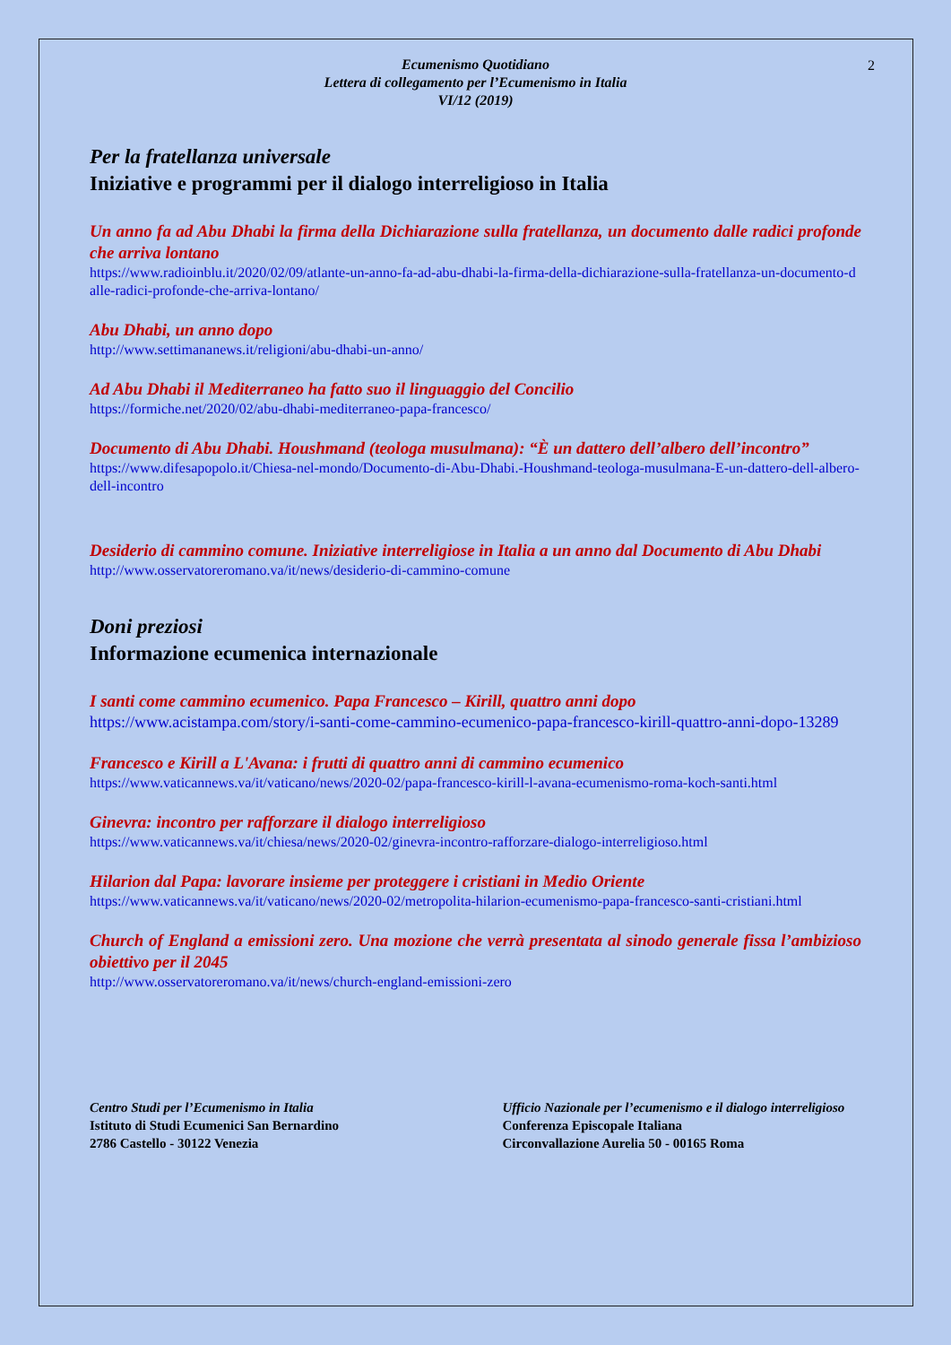2
Ecumenismo Quotidiano
Lettera di collegamento per l’Ecumenismo in Italia
VI/12 (2019)
Per la fratellanza universale
Iniziative e programmi per il dialogo interreligioso in Italia
Un anno fa ad Abu Dhabi la firma della Dichiarazione sulla fratellanza, un documento dalle radici profonde che arriva lontano
https://www.radioinblu.it/2020/02/09/atlante-un-anno-fa-ad-abu-dhabi-la-firma-della-dichiarazione-sulla-fratellanza-un-documento-dalle-radici-profonde-che-arriva-lontano/
Abu Dhabi, un anno dopo
http://www.settimananews.it/religioni/abu-dhabi-un-anno/
Ad Abu Dhabi il Mediterraneo ha fatto suo il linguaggio del Concilio
https://formiche.net/2020/02/abu-dhabi-mediterraneo-papa-francesco/
Documento di Abu Dhabi. Houshmand (teologa musulmana): “È un dattero dell’albero dell’incontro”
https://www.difesapopolo.it/Chiesa-nel-mondo/Documento-di-Abu-Dhabi.-Houshmand-teologa-musulmana-E-un-dattero-dell-albero-dell-incontro
Desiderio di cammino comune. Iniziative interreligiose in Italia a un anno dal Documento di Abu Dhabi
http://www.osservatoreromano.va/it/news/desiderio-di-cammino-comune
Doni preziosi
Informazione ecumenica internazionale
I santi come cammino ecumenico. Papa Francesco – Kirill, quattro anni dopo
https://www.acistampa.com/story/i-santi-come-cammino-ecumenico-papa-francesco-kirill-quattro-anni-dopo-13289
Francesco e Kirill a L'Avana: i frutti di quattro anni di cammino ecumenico
https://www.vaticannews.va/it/vaticano/news/2020-02/papa-francesco-kirill-l-avana-ecumenismo-roma-koch-santi.html
Ginevra: incontro per rafforzare il dialogo interreligioso
https://www.vaticannews.va/it/chiesa/news/2020-02/ginevra-incontro-rafforzare-dialogo-interreligioso.html
Hilarion dal Papa: lavorare insieme per proteggere i cristiani in Medio Oriente
https://www.vaticannews.va/it/vaticano/news/2020-02/metropolita-hilarion-ecumenismo-papa-francesco-santi-cristiani.html
Church of England a emissioni zero. Una mozione che verrà presentata al sinodo generale fissa l’ambizioso obiettivo per il 2045
http://www.osservatoreromano.va/it/news/church-england-emissioni-zero
Centro Studi per l’Ecumenismo in Italia
Istituto di Studi Ecumenici San Bernardino
2786 Castello - 30122 Venezia
Ufficio Nazionale per l’ecumenismo e il dialogo interreligioso
Conferenza Episcopale Italiana
Circonvallazione Aurelia 50 - 00165 Roma